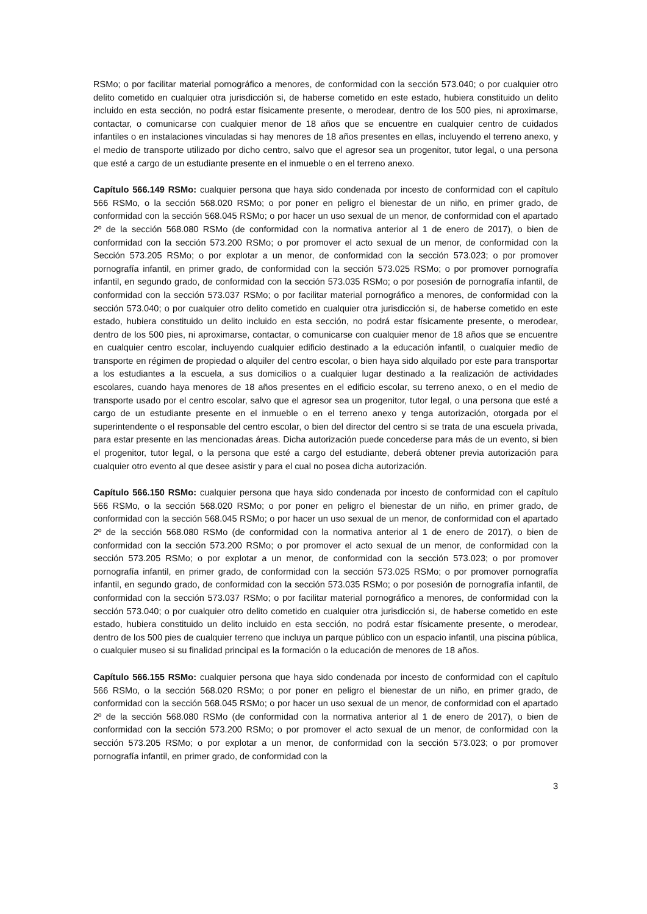RSMo; o por facilitar material pornográfico a menores, de conformidad con la sección 573.040; o por cualquier otro delito cometido en cualquier otra jurisdicción si, de haberse cometido en este estado, hubiera constituido un delito incluido en esta sección, no podrá estar físicamente presente, o merodear, dentro de los 500 pies, ni aproximarse, contactar, o comunicarse con cualquier menor de 18 años que se encuentre en cualquier centro de cuidados infantiles o en instalaciones vinculadas si hay menores de 18 años presentes en ellas, incluyendo el terreno anexo, y el medio de transporte utilizado por dicho centro, salvo que el agresor sea un progenitor, tutor legal, o una persona que esté a cargo de un estudiante presente en el inmueble o en el terreno anexo.
Capítulo 566.149 RSMo: cualquier persona que haya sido condenada por incesto de conformidad con el capítulo 566 RSMo, o la sección 568.020 RSMo; o por poner en peligro el bienestar de un niño, en primer grado, de conformidad con la sección 568.045 RSMo; o por hacer un uso sexual de un menor, de conformidad con el apartado 2º de la sección 568.080 RSMo (de conformidad con la normativa anterior al 1 de enero de 2017), o bien de conformidad con la sección 573.200 RSMo; o por promover el acto sexual de un menor, de conformidad con la Sección 573.205 RSMo; o por explotar a un menor, de conformidad con la sección 573.023; o por promover pornografía infantil, en primer grado, de conformidad con la sección 573.025 RSMo; o por promover pornografía infantil, en segundo grado, de conformidad con la sección 573.035 RSMo; o por posesión de pornografía infantil, de conformidad con la sección 573.037 RSMo; o por facilitar material pornográfico a menores, de conformidad con la sección 573.040; o por cualquier otro delito cometido en cualquier otra jurisdicción si, de haberse cometido en este estado, hubiera constituido un delito incluido en esta sección, no podrá estar físicamente presente, o merodear, dentro de los 500 pies, ni aproximarse, contactar, o comunicarse con cualquier menor de 18 años que se encuentre en cualquier centro escolar, incluyendo cualquier edificio destinado a la educación infantil, o cualquier medio de transporte en régimen de propiedad o alquiler del centro escolar, o bien haya sido alquilado por este para transportar a los estudiantes a la escuela, a sus domicilios o a cualquier lugar destinado a la realización de actividades escolares, cuando haya menores de 18 años presentes en el edificio escolar, su terreno anexo, o en el medio de transporte usado por el centro escolar, salvo que el agresor sea un progenitor, tutor legal, o una persona que esté a cargo de un estudiante presente en el inmueble o en el terreno anexo y tenga autorización, otorgada por el superintendente o el responsable del centro escolar, o bien del director del centro si se trata de una escuela privada, para estar presente en las mencionadas áreas. Dicha autorización puede concederse para más de un evento, si bien el progenitor, tutor legal, o la persona que esté a cargo del estudiante, deberá obtener previa autorización para cualquier otro evento al que desee asistir y para el cual no posea dicha autorización.
Capítulo 566.150 RSMo: cualquier persona que haya sido condenada por incesto de conformidad con el capítulo 566 RSMo, o la sección 568.020 RSMo; o por poner en peligro el bienestar de un niño, en primer grado, de conformidad con la sección 568.045 RSMo; o por hacer un uso sexual de un menor, de conformidad con el apartado 2º de la sección 568.080 RSMo (de conformidad con la normativa anterior al 1 de enero de 2017), o bien de conformidad con la sección 573.200 RSMo; o por promover el acto sexual de un menor, de conformidad con la sección 573.205 RSMo; o por explotar a un menor, de conformidad con la sección 573.023; o por promover pornografía infantil, en primer grado, de conformidad con la sección 573.025 RSMo; o por promover pornografía infantil, en segundo grado, de conformidad con la sección 573.035 RSMo; o por posesión de pornografía infantil, de conformidad con la sección 573.037 RSMo; o por facilitar material pornográfico a menores, de conformidad con la sección 573.040; o por cualquier otro delito cometido en cualquier otra jurisdicción si, de haberse cometido en este estado, hubiera constituido un delito incluido en esta sección, no podrá estar físicamente presente, o merodear, dentro de los 500 pies de cualquier terreno que incluya un parque público con un espacio infantil, una piscina pública, o cualquier museo si su finalidad principal es la formación o la educación de menores de 18 años.
Capítulo 566.155 RSMo: cualquier persona que haya sido condenada por incesto de conformidad con el capítulo 566 RSMo, o la sección 568.020 RSMo; o por poner en peligro el bienestar de un niño, en primer grado, de conformidad con la sección 568.045 RSMo; o por hacer un uso sexual de un menor, de conformidad con el apartado 2º de la sección 568.080 RSMo (de conformidad con la normativa anterior al 1 de enero de 2017), o bien de conformidad con la sección 573.200 RSMo; o por promover el acto sexual de un menor, de conformidad con la sección 573.205 RSMo; o por explotar a un menor, de conformidad con la sección 573.023; o por promover pornografía infantil, en primer grado, de conformidad con la
3